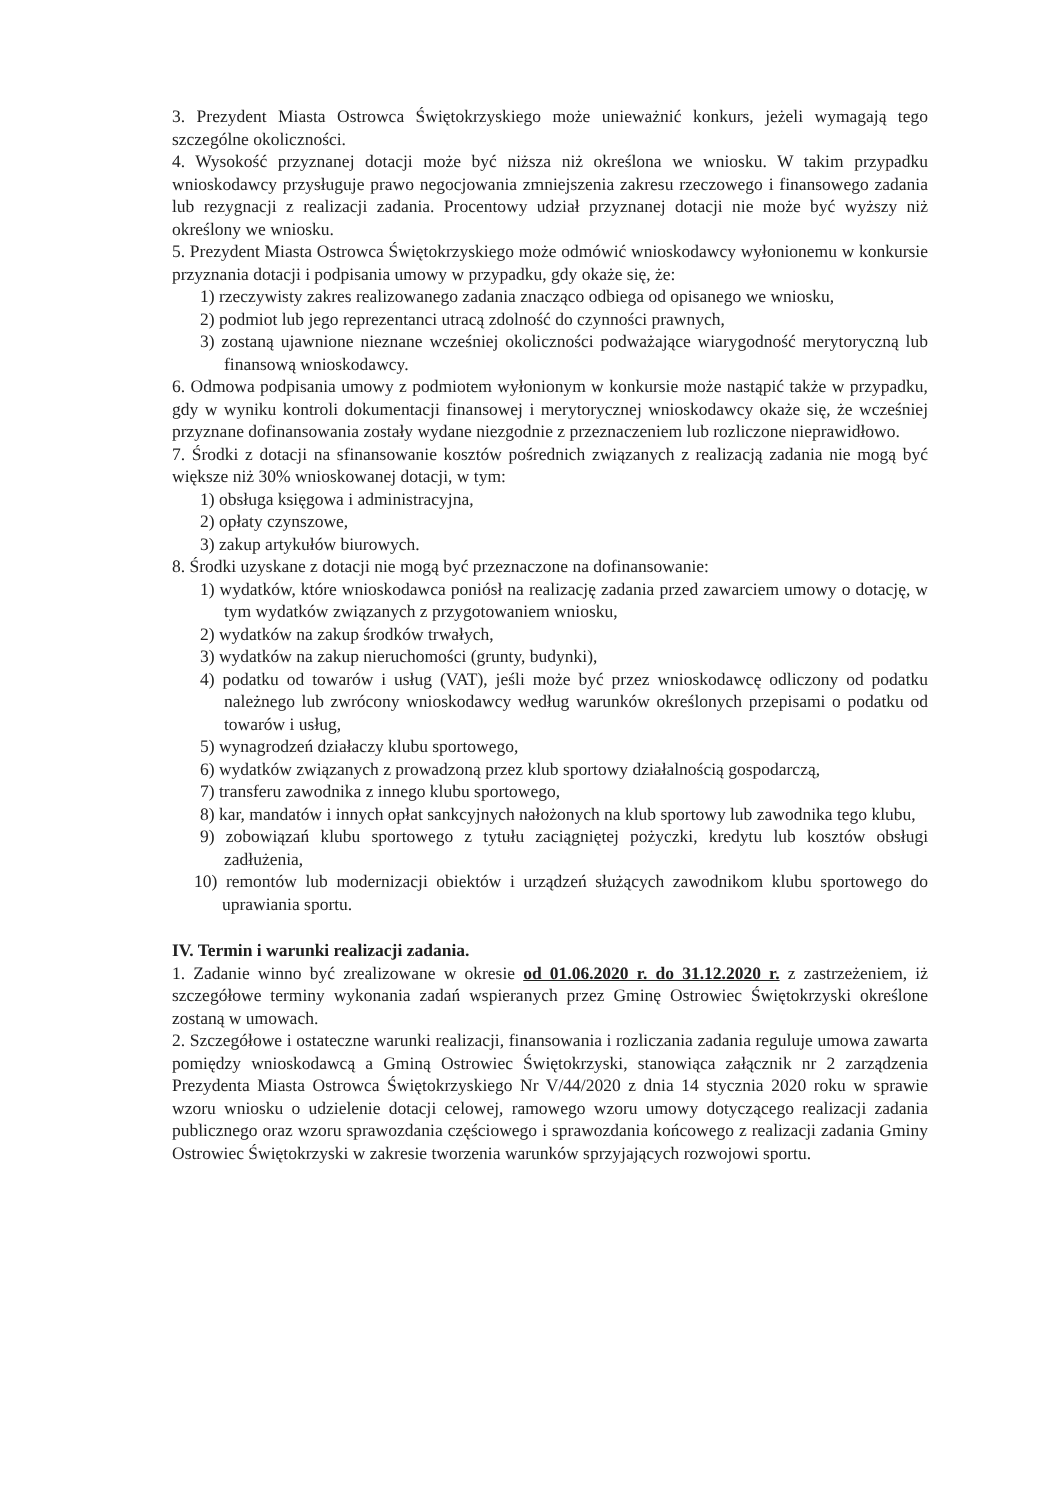3. Prezydent Miasta Ostrowca Świętokrzyskiego może unieważnić konkurs, jeżeli wymagają tego szczególne okoliczności.
4. Wysokość przyznanej dotacji może być niższa niż określona we wniosku. W takim przypadku wnioskodawcy przysługuje prawo negocjowania zmniejszenia zakresu rzeczowego i finansowego zadania lub rezygnacji z realizacji zadania. Procentowy udział przyznanej dotacji nie może być wyższy niż określony we wniosku.
5. Prezydent Miasta Ostrowca Świętokrzyskiego może odmówić wnioskodawcy wyłonionemu w konkursie przyznania dotacji i podpisania umowy w przypadku, gdy okaże się, że:
1) rzeczywisty zakres realizowanego zadania znacząco odbiega od opisanego we wniosku,
2) podmiot lub jego reprezentanci utracą zdolność do czynności prawnych,
3) zostaną ujawnione nieznane wcześniej okoliczności podważające wiarygodność merytoryczną lub finansową wnioskodawcy.
6. Odmowa podpisania umowy z podmiotem wyłonionym w konkursie może nastąpić także w przypadku, gdy w wyniku kontroli dokumentacji finansowej i merytorycznej wnioskodawcy okaże się, że wcześniej przyznane dofinansowania zostały wydane niezgodnie z przeznaczeniem lub rozliczone nieprawidłowo.
7. Środki z dotacji na sfinansowanie kosztów pośrednich związanych z realizacją zadania nie mogą być większe niż 30% wnioskowanej dotacji, w tym:
1) obsługa księgowa i administracyjna,
2) opłaty czynszowe,
3) zakup artykułów biurowych.
8. Środki uzyskane z dotacji nie mogą być przeznaczone na dofinansowanie:
1) wydatków, które wnioskodawca poniósł na realizację zadania przed zawarciem umowy o dotację, w tym wydatków związanych z przygotowaniem wniosku,
2) wydatków na zakup środków trwałych,
3) wydatków na zakup nieruchomości (grunty, budynki),
4) podatku od towarów i usług (VAT), jeśli może być przez wnioskodawcę odliczony od podatku należnego lub zwrócony wnioskodawcy według warunków określonych przepisami o podatku od towarów i usług,
5) wynagrodzeń działaczy klubu sportowego,
6) wydatków związanych z prowadzoną przez klub sportowy działalnością gospodarczą,
7) transferu zawodnika z innego klubu sportowego,
8) kar, mandatów i innych opłat sankcyjnych nałożonych na klub sportowy lub zawodnika tego klubu,
9) zobowiązań klubu sportowego z tytułu zaciągniętej pożyczki, kredytu lub kosztów obsługi zadłużenia,
10) remontów lub modernizacji obiektów i urządzeń służących zawodnikom klubu sportowego do uprawiania sportu.
IV. Termin i warunki realizacji zadania.
1. Zadanie winno być zrealizowane w okresie od 01.06.2020 r. do 31.12.2020 r. z zastrzeżeniem, iż szczegółowe terminy wykonania zadań wspieranych przez Gminę Ostrowiec Świętokrzyski określone zostaną w umowach.
2. Szczegółowe i ostateczne warunki realizacji, finansowania i rozliczania zadania reguluje umowa zawarta pomiędzy wnioskodawcą a Gminą Ostrowiec Świętokrzyski, stanowiąca załącznik nr 2 zarządzenia Prezydenta Miasta Ostrowca Świętokrzyskiego Nr V/44/2020 z dnia 14 stycznia 2020 roku w sprawie wzoru wniosku o udzielenie dotacji celowej, ramowego wzoru umowy dotyczącego realizacji zadania publicznego oraz wzoru sprawozdania częściowego i sprawozdania końcowego z realizacji zadania Gminy Ostrowiec Świętokrzyski w zakresie tworzenia warunków sprzyjających rozwojowi sportu.